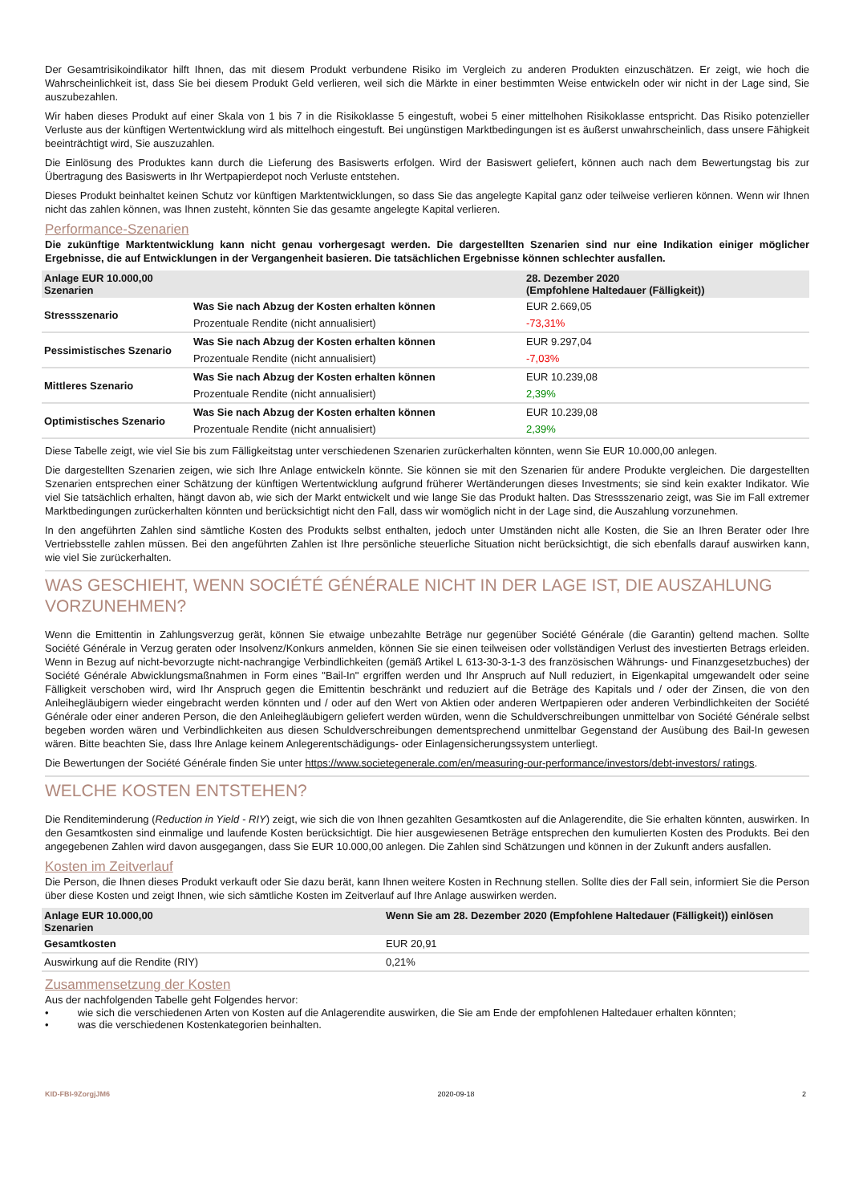Der Gesamtrisikoindikator hilft Ihnen, das mit diesem Produkt verbundene Risiko im Vergleich zu anderen Produkten einzuschätzen. Er zeigt, wie hoch die Wahrscheinlichkeit ist, dass Sie bei diesem Produkt Geld verlieren, weil sich die Märkte in einer bestimmten Weise entwickeln oder wir nicht in der Lage sind, Sie auszubezahlen.
Wir haben dieses Produkt auf einer Skala von 1 bis 7 in die Risikoklasse 5 eingestuft, wobei 5 einer mittelhohen Risikoklasse entspricht. Das Risiko potenzieller Verluste aus der künftigen Wertentwicklung wird als mittelhoch eingestuft. Bei ungünstigen Marktbedingungen ist es äußerst unwahrscheinlich, dass unsere Fähigkeit beeinträchtigt wird, Sie auszuzahlen.
Die Einlösung des Produktes kann durch die Lieferung des Basiswerts erfolgen. Wird der Basiswert geliefert, können auch nach dem Bewertungstag bis zur Übertragung des Basiswerts in Ihr Wertpapierdepot noch Verluste entstehen.
Dieses Produkt beinhaltet keinen Schutz vor künftigen Marktentwicklungen, so dass Sie das angelegte Kapital ganz oder teilweise verlieren können. Wenn wir Ihnen nicht das zahlen können, was Ihnen zusteht, könnten Sie das gesamte angelegte Kapital verlieren.
Performance-Szenarien
Die zukünftige Marktentwicklung kann nicht genau vorhergesagt werden. Die dargestellten Szenarien sind nur eine Indikation einiger möglicher Ergebnisse, die auf Entwicklungen in der Vergangenheit basieren. Die tatsächlichen Ergebnisse können schlechter ausfallen.
| Anlage EUR 10.000,00 Szenarien | | 28. Dezember 2020 (Empfohlene Haltedauer (Fälligkeit)) |
| --- | --- | --- |
| Stressszenario | Was Sie nach Abzug der Kosten erhalten können | EUR 2.669,05 |
| | Prozentuale Rendite (nicht annualisiert) | -73,31% |
| Pessimistisches Szenario | Was Sie nach Abzug der Kosten erhalten können | EUR 9.297,04 |
| | Prozentuale Rendite (nicht annualisiert) | -7,03% |
| Mittleres Szenario | Was Sie nach Abzug der Kosten erhalten können | EUR 10.239,08 |
| | Prozentuale Rendite (nicht annualisiert) | 2,39% |
| Optimistisches Szenario | Was Sie nach Abzug der Kosten erhalten können | EUR 10.239,08 |
| | Prozentuale Rendite (nicht annualisiert) | 2,39% |
Diese Tabelle zeigt, wie viel Sie bis zum Fälligkeitstag unter verschiedenen Szenarien zurückerhalten könnten, wenn Sie EUR 10.000,00 anlegen.
Die dargestellten Szenarien zeigen, wie sich Ihre Anlage entwickeln könnte. Sie können sie mit den Szenarien für andere Produkte vergleichen. Die dargestellten Szenarien entsprechen einer Schätzung der künftigen Wertentwicklung aufgrund früherer Wertänderungen dieses Investments; sie sind kein exakter Indikator. Wie viel Sie tatsächlich erhalten, hängt davon ab, wie sich der Markt entwickelt und wie lange Sie das Produkt halten. Das Stressszenario zeigt, was Sie im Fall extremer Marktbedingungen zurückerhalten könnten und berücksichtigt nicht den Fall, dass wir womöglich nicht in der Lage sind, die Auszahlung vorzunehmen.
In den angeführten Zahlen sind sämtliche Kosten des Produkts selbst enthalten, jedoch unter Umständen nicht alle Kosten, die Sie an Ihren Berater oder Ihre Vertriebsstelle zahlen müssen. Bei den angeführten Zahlen ist Ihre persönliche steuerliche Situation nicht berücksichtigt, die sich ebenfalls darauf auswirken kann, wie viel Sie zurückerhalten.
WAS GESCHIEHT, WENN SOCIÉTÉ GÉNÉRALE NICHT IN DER LAGE IST, DIE AUSZAHLUNG VORZUNEHMEN?
Wenn die Emittentin in Zahlungsverzug gerät, können Sie etwaige unbezahlte Beträge nur gegenüber Société Générale (die Garantin) geltend machen. Sollte Société Générale in Verzug geraten oder Insolvenz/Konkurs anmelden, können Sie sie einen teilweisen oder vollständigen Verlust des investierten Betrags erleiden. Wenn in Bezug auf nicht-bevorzugte nicht-nachrangige Verbindlichkeiten (gemäß Artikel L 613-30-3-1-3 des französischen Währungs- und Finanzgesetzbuches) der Société Générale Abwicklungsmaßnahmen in Form eines "Bail-In" ergriffen werden und Ihr Anspruch auf Null reduziert, in Eigenkapital umgewandelt oder seine Fälligkeit verschoben wird, wird Ihr Anspruch gegen die Emittentin beschränkt und reduziert auf die Beträge des Kapitals und / oder der Zinsen, die von den Anleihegläubigern wieder eingebracht werden könnten und / oder auf den Wert von Aktien oder anderen Wertpapieren oder anderen Verbindlichkeiten der Société Générale oder einer anderen Person, die den Anleihegläubigern geliefert werden würden, wenn die Schuldverschreibungen unmittelbar von Société Générale selbst begeben worden wären und Verbindlichkeiten aus diesen Schuldverschreibungen dementsprechend unmittelbar Gegenstand der Ausübung des Bail-In gewesen wären. Bitte beachten Sie, dass Ihre Anlage keinem Anlegerentschädigungs- oder Einlagensicherungssystem unterliegt.
Die Bewertungen der Société Générale finden Sie unter https://www.societegenerale.com/en/measuring-our-performance/investors/debt-investors/ ratings.
WELCHE KOSTEN ENTSTEHEN?
Die Renditeminderung (Reduction in Yield - RIY) zeigt, wie sich die von Ihnen gezahlten Gesamtkosten auf die Anlagerendite, die Sie erhalten könnten, auswirken. In den Gesamtkosten sind einmalige und laufende Kosten berücksichtigt. Die hier ausgewiesenen Beträge entsprechen den kumulierten Kosten des Produkts. Bei den angegebenen Zahlen wird davon ausgegangen, dass Sie EUR 10.000,00 anlegen. Die Zahlen sind Schätzungen und können in der Zukunft anders ausfallen.
Kosten im Zeitverlauf
Die Person, die Ihnen dieses Produkt verkauft oder Sie dazu berät, kann Ihnen weitere Kosten in Rechnung stellen. Sollte dies der Fall sein, informiert Sie die Person über diese Kosten und zeigt Ihnen, wie sich sämtliche Kosten im Zeitverlauf auf Ihre Anlage auswirken werden.
| Anlage EUR 10.000,00 Szenarien | Wenn Sie am 28. Dezember 2020 (Empfohlene Haltedauer (Fälligkeit)) einlösen |
| --- | --- |
| Gesamtkosten | EUR 20,91 |
| Auswirkung auf die Rendite (RIY) | 0,21% |
Zusammensetzung der Kosten
Aus der nachfolgenden Tabelle geht Folgendes hervor:
• wie sich die verschiedenen Arten von Kosten auf die Anlagerendite auswirken, die Sie am Ende der empfohlenen Haltedauer erhalten könnten;
• was die verschiedenen Kostenkategorien beinhalten.
KID-FBI-9ZorgjJM6 2020-09-18 2